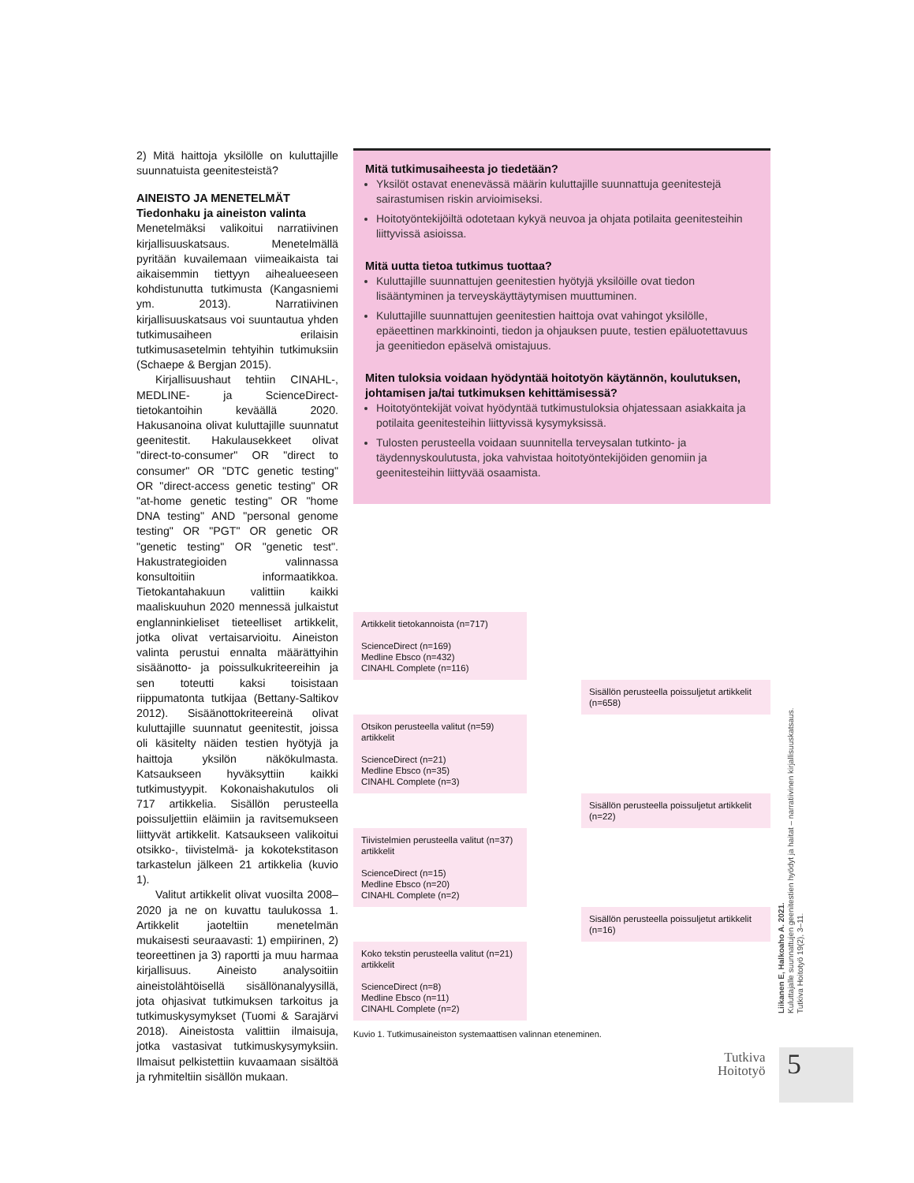2) Mitä haittoja yksilölle on kuluttajille suunnatuista geenitesteistä?
AINEISTO JA MENETELMÄT
Tiedonhaku ja aineiston valinta
Menetelmäksi valikoitui narratiivinen kirjallisuuskatsaus. Menetelmällä pyritään kuvailemaan viimeaikaista tai aikaisemmin tiettyyn aihealueeseen kohdistunutta tutkimusta (Kangasniemi ym. 2013). Narratiivinen kirjallisuuskatsaus voi suuntautua yhden tutkimusaiheen erilaisin tutkimusasetelmin tehtyihin tutkimuksiin (Schaepe & Bergjan 2015).
Kirjallisuushaut tehtiin CINAHL-, MEDLINE- ja ScienceDirect-tietokantoihin keväällä 2020. Hakusanoina olivat kuluttajille suunnatut geenitestit. Hakulausekkeet olivat "direct-to-consumer" OR "direct to consumer" OR "DTC genetic testing" OR "direct-access genetic testing" OR "at-home genetic testing" OR "home DNA testing" AND "personal genome testing" OR "PGT" OR genetic OR "genetic testing" OR "genetic test". Hakustrategioiden valinnassa konsultoitiin informaatikkoa. Tietokantahakuun valittiin kaikki maaliskuuhun 2020 mennessä julkaistut englanninkieliset tieteelliset artikkelit, jotka olivat vertaisarvioitu. Aineiston valinta perustui ennalta määrättyihin sisäänotto- ja poissulkukriteereihin ja sen toteutti kaksi toisistaan riippumatonta tutkijaa (Bettany-Saltikov 2012). Sisäänottokriteereinä olivat kuluttajille suunnatut geenitestit, joissa oli käsitelty näiden testien hyötyjä ja haittoja yksilön näkökulmasta. Katsaukseen hyväksyttiin kaikki tutkimustyypit. Kokonaishakutulos oli 717 artikkelia. Sisällön perusteella poissuljettiin eläimiin ja ravitsemukseen liittyvät artikkelit. Katsaukseen valikoitui otsikko-, tiivistelmä- ja kokotekstitason tarkastelun jälkeen 21 artikkelia (kuvio 1).
Valitut artikkelit olivat vuosilta 2008–2020 ja ne on kuvattu taulukossa 1. Artikkelit jaoteltiin menetelmän mukaisesti seuraavasti: 1) empiirinen, 2) teoreettinen ja 3) raportti ja muu harmaa kirjallisuus. Aineisto analysoitiin aineistolähtöisellä sisällönanalyysillä, jota ohjasivat tutkimuksen tarkoitus ja tutkimuskysymykset (Tuomi & Sarajärvi 2018). Aineistosta valittiin ilmaisuja, jotka vastasivat tutkimuskysymyksiin. Ilmaisut pelkistettiin kuvaamaan sisältöä ja ryhmiteltiin sisällön mukaan.
Mitä tutkimusaiheesta jo tiedetään?
Yksilöt ostavat enenevässä määrin kuluttajille suunnattuja geenitestejä sairastumisen riskin arvioimiseksi.
Hoitotyöntekijöiltä odotetaan kykyä neuvoa ja ohjata potilaita geenitesteihin liittyvissä asioissa.
Mitä uutta tietoa tutkimus tuottaa?
Kuluttajille suunnattujen geenitestien hyötyjä yksilöille ovat tiedon lisääntyminen ja terveyskäyttäytymisen muuttuminen.
Kuluttajille suunnattujen geenitestien haittoja ovat vahingot yksilölle, epäeettinen markkinointi, tiedon ja ohjauksen puute, testien epäluotettavuus ja geenitiedon epäselvä omistajuus.
Miten tuloksia voidaan hyödyntää hoitotyön käytännön, koulutuksen, johtamisen ja/tai tutkimuksen kehittämisessä?
Hoitotyöntekijät voivat hyödyntää tutkimustuloksia ohjatessaan asiakkaita ja potilaita geenitesteihin liittyvissä kysymyksissä.
Tulosten perusteella voidaan suunnitella terveysalan tutkinto- ja täydennyskoulutusta, joka vahvistaa hoitotyöntekijöiden genomiin ja geenitesteihin liittyvää osaamista.
Artikkelit tietokannoista (n=717)
ScienceDirect (n=169)
Medline Ebsco (n=432)
CINAHL Complete (n=116)
Sisällön perusteella poissuljetut artikkelit (n=658)
Otsikon perusteella valitut (n=59) artikkelit
ScienceDirect (n=21)
Medline Ebsco (n=35)
CINAHL Complete (n=3)
Sisällön perusteella poissuljetut artikkelit (n=22)
Tiivistelmien perusteella valitut (n=37) artikkelit
ScienceDirect (n=15)
Medline Ebsco (n=20)
CINAHL Complete (n=2)
Sisällön perusteella poissuljetut artikkelit (n=16)
Koko tekstin perusteella valitut (n=21) artikkelit
ScienceDirect (n=8)
Medline Ebsco (n=11)
CINAHL Complete (n=2)
Kuvio 1. Tutkimusaineiston systemaattisen valinnan eteneminen.
Liikanen E, Halkoaho A. 2021.
Kuluttajalle suunnattujen geenitestien hyödyt ja haitat – narratiivinen kirjallisuuskatsaus.
Tutkiva Hoitotyö 19(2), 3–11.
Tutkiva
Hoitotyö
5